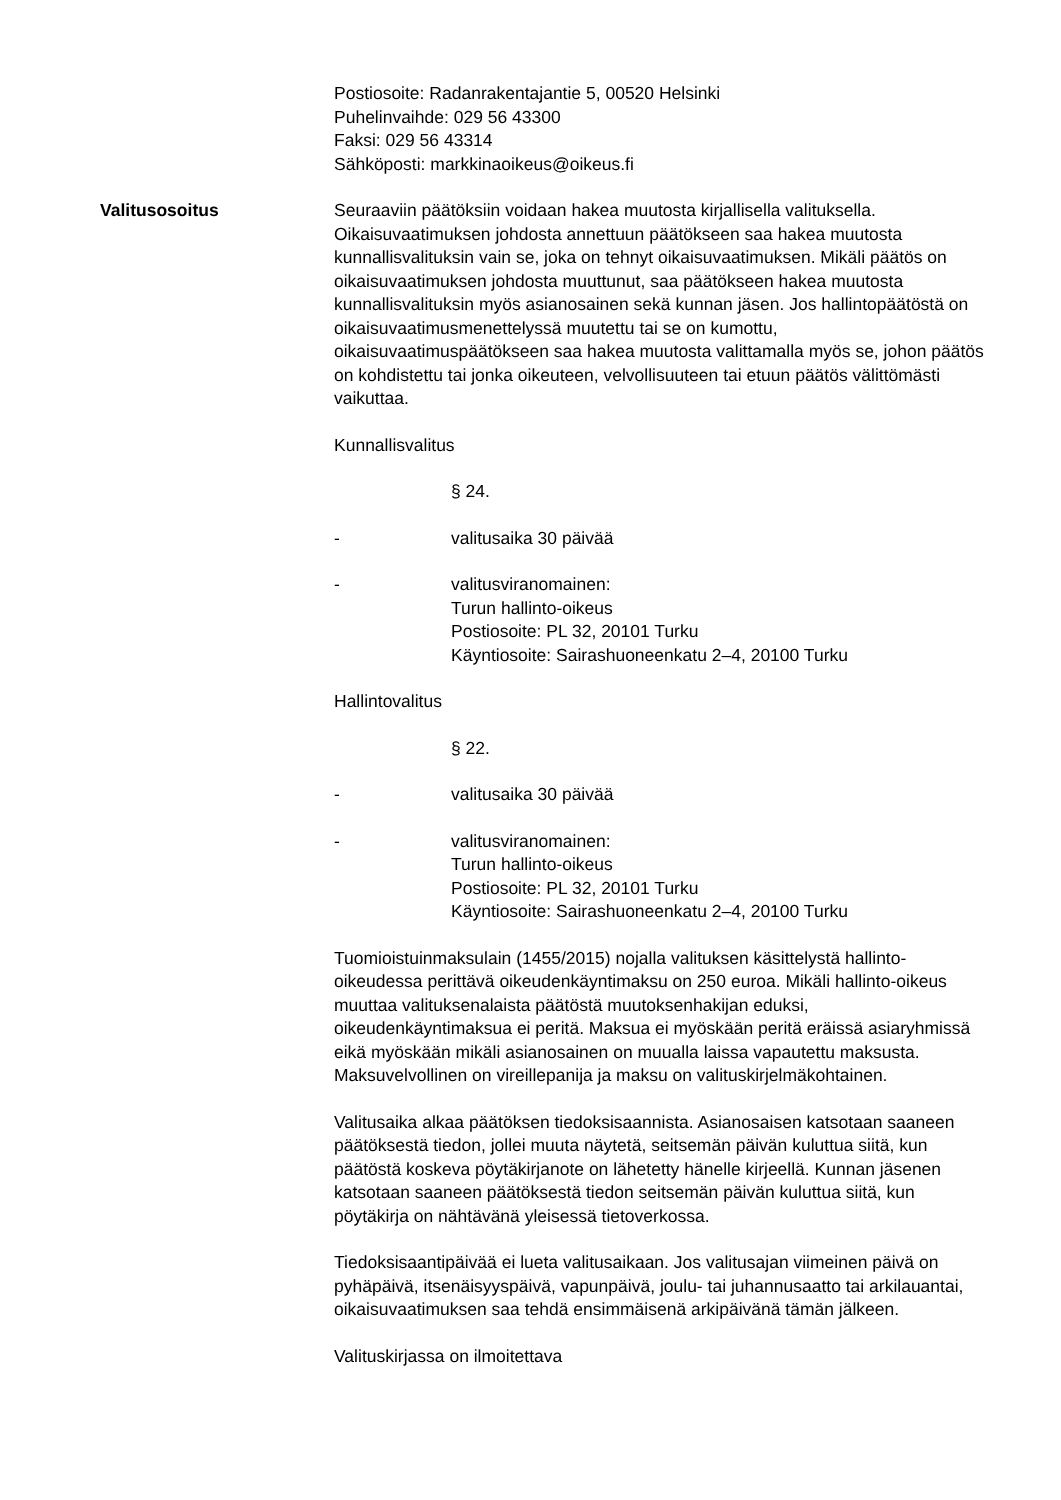Postiosoite: Radanrakentajantie 5, 00520 Helsinki
Puhelinvaihde: 029 56 43300
Faksi: 029 56 43314
Sähköposti: markkinaoikeus@oikeus.fi
Valitusosoitus Seuraaviin päätöksiin voidaan hakea muutosta kirjallisella valituksella. Oikaisuvaatimuksen johdosta annettuun päätökseen saa hakea muutosta kunnallisvalituksin vain se, joka on tehnyt oikaisuvaatimuksen. Mikäli päätös on oikaisuvaatimuksen johdosta muuttunut, saa päätökseen hakea muutosta kunnallisvalituksin myös asianosainen sekä kunnan jäsen. Jos hallintopäätöstä on oikaisuvaatimusmenettelyssä muutettu tai se on kumottu, oikaisuvaatimuspäätökseen saa hakea muutosta valittamalla myös se, johon päätös on kohdistettu tai jonka oikeuteen, velvollisuuteen tai etuun päätös välittömästi vaikuttaa.
Kunnallisvalitus
§ 24.
- valitusaika 30 päivää
- valitusviranomainen:
Turun hallinto-oikeus
Postiosoite: PL 32, 20101 Turku
Käyntiosoite: Sairashuoneenkatu 2–4, 20100 Turku
Hallintovalitus
§ 22.
- valitusaika 30 päivää
- valitusviranomainen:
Turun hallinto-oikeus
Postiosoite: PL 32, 20101 Turku
Käyntiosoite: Sairashuoneenkatu 2–4, 20100 Turku
Tuomioistuinmaksulain (1455/2015) nojalla valituksen käsittelystä hallinto-oikeudessa perittävä oikeudenkäyntimaksu on 250 euroa. Mikäli hallinto-oikeus muuttaa valituksenalaista päätöstä muutoksenhakijan eduksi, oikeudenkäyntimaksua ei peritä. Maksua ei myöskään peritä eräissä asiaryhmissä eikä myöskään mikäli asianosainen on muualla laissa vapautettu maksusta. Maksuvelvollinen on vireillepanija ja maksu on valituskirjelmäkohtainen.
Valitusaika alkaa päätöksen tiedoksisaannista. Asianosaisen katsotaan saaneen päätöksestä tiedon, jollei muuta näytetä, seitsemän päivän kuluttua siitä, kun päätöstä koskeva pöytäkirjanote on lähetetty hänelle kirjeellä. Kunnan jäsenen katsotaan saaneen päätöksestä tiedon seitsemän päivän kuluttua siitä, kun pöytäkirja on nähtävänä yleisessä tietoverkossa.
Tiedoksisaantipäivää ei lueta valitusaikaan. Jos valitusajan viimeinen päivä on pyhäpäivä, itsenäisyyspäivä, vapunpäivä, joulu- tai juhannusaatto tai arkilauantai, oikaisuvaatimuksen saa tehdä ensimmäisenä arkipäivänä tämän jälkeen.
Valituskirjassa on ilmoitettava